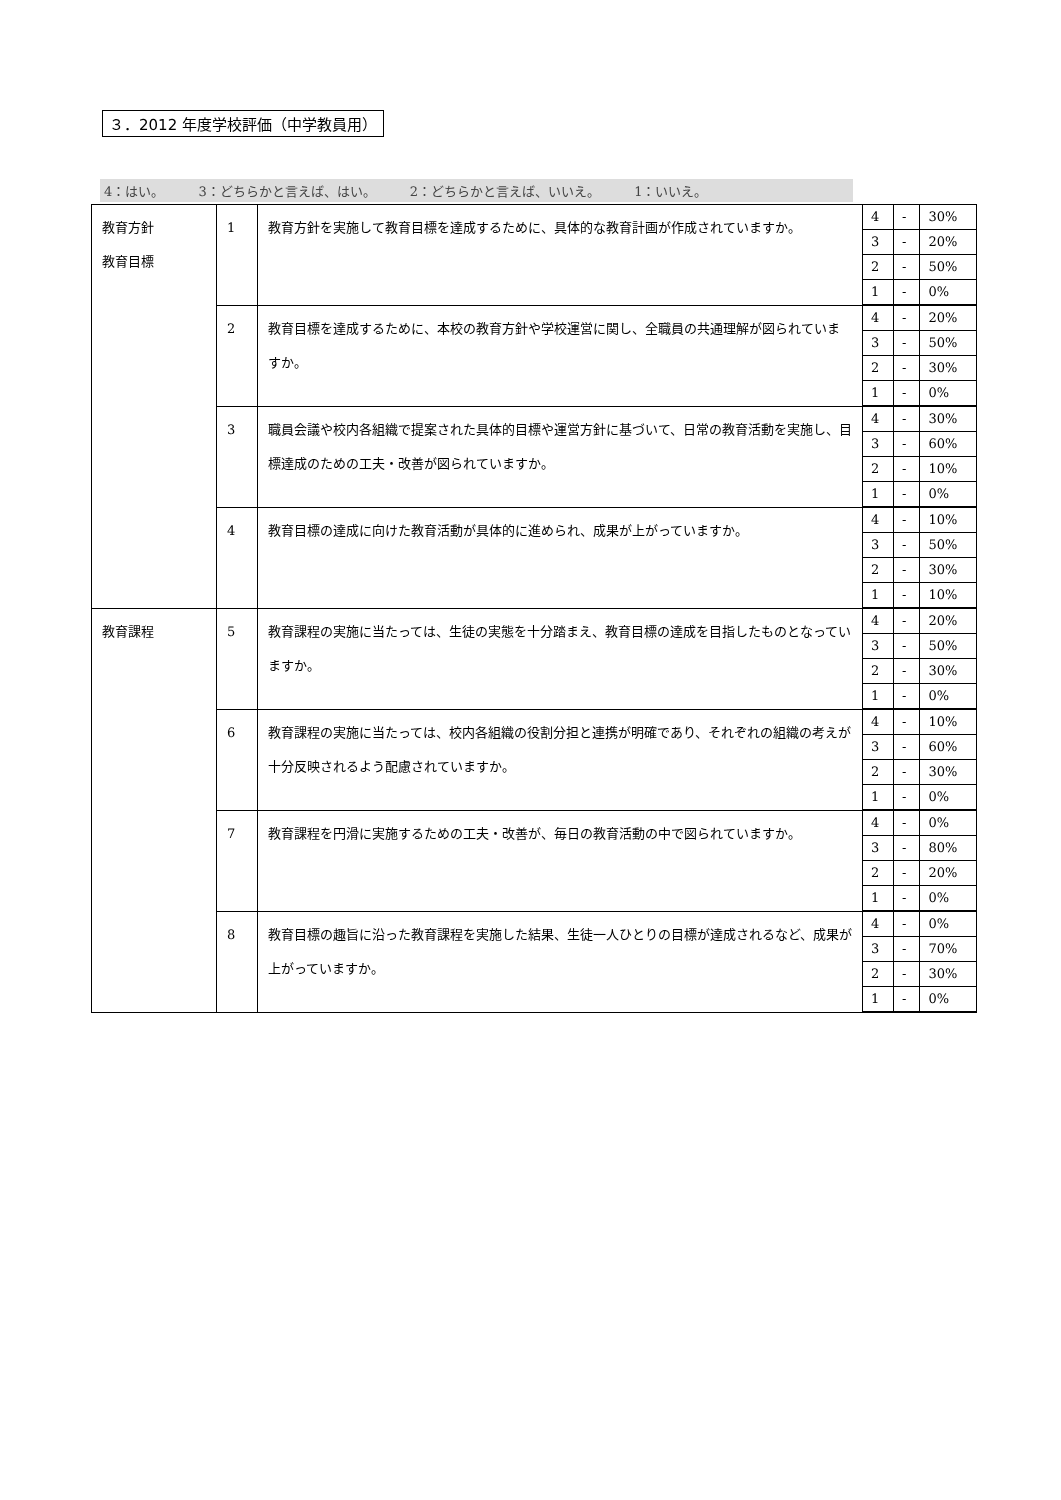３．2012 年度学校評価（中学教員用）
4：はい。 3：どちらかと言えば、はい。 2：どちらかと言えば、いいえ。 1：いいえ。
| 教育方針 教育目標 | 1 | 教育方針を実施して教育目標を達成するために、具体的な教育計画が作成されていますか。 | / 4 / - / 30% / / 3 / - / 20% / / 2 / - / 50% / / 1 / - / 0% / |
| | 2 | 教育目標を達成するために、本校の教育方針や学校運営に関し、全職員の共通理解が図られていますか。 | / 4 / - / 20% / / 3 / - / 50% / / 2 / - / 30% / / 1 / - / 0% / |
| | 3 | 職員会議や校内各組織で提案された具体的目標や運営方針に基づいて、日常の教育活動を実施し、目標達成のための工夫・改善が図られていますか。 | / 4 / - / 30% / / 3 / - / 60% / / 2 / - / 10% / / 1 / - / 0% / |
| | 4 | 教育目標の達成に向けた教育活動が具体的に進められ、成果が上がっていますか。 | / 4 / - / 10% / / 3 / - / 50% / / 2 / - / 30% / / 1 / - / 10% / |
| 教育課程 | 5 | 教育課程の実施に当たっては、生徒の実態を十分踏まえ、教育目標の達成を目指したものとなっていますか。 | / 4 / - / 20% / / 3 / - / 50% / / 2 / - / 30% / / 1 / - / 0% / |
| | 6 | 教育課程の実施に当たっては、校内各組織の役割分担と連携が明確であり、それぞれの組織の考えが十分反映されるよう配慮されていますか。 | / 4 / - / 10% / / 3 / - / 60% / / 2 / - / 30% / / 1 / - / 0% / |
| | 7 | 教育課程を円滑に実施するための工夫・改善が、毎日の教育活動の中で図られていますか。 | / 4 / - / 0% / / 3 / - / 80% / / 2 / - / 20% / / 1 / - / 0% / |
| | 8 | 教育目標の趣旨に沿った教育課程を実施した結果、生徒一人ひとりの目標が達成されるなど、成果が上がっていますか。 | / 4 / - / 0% / / 3 / - / 70% / / 2 / - / 30% / / 1 / - / 0% / |